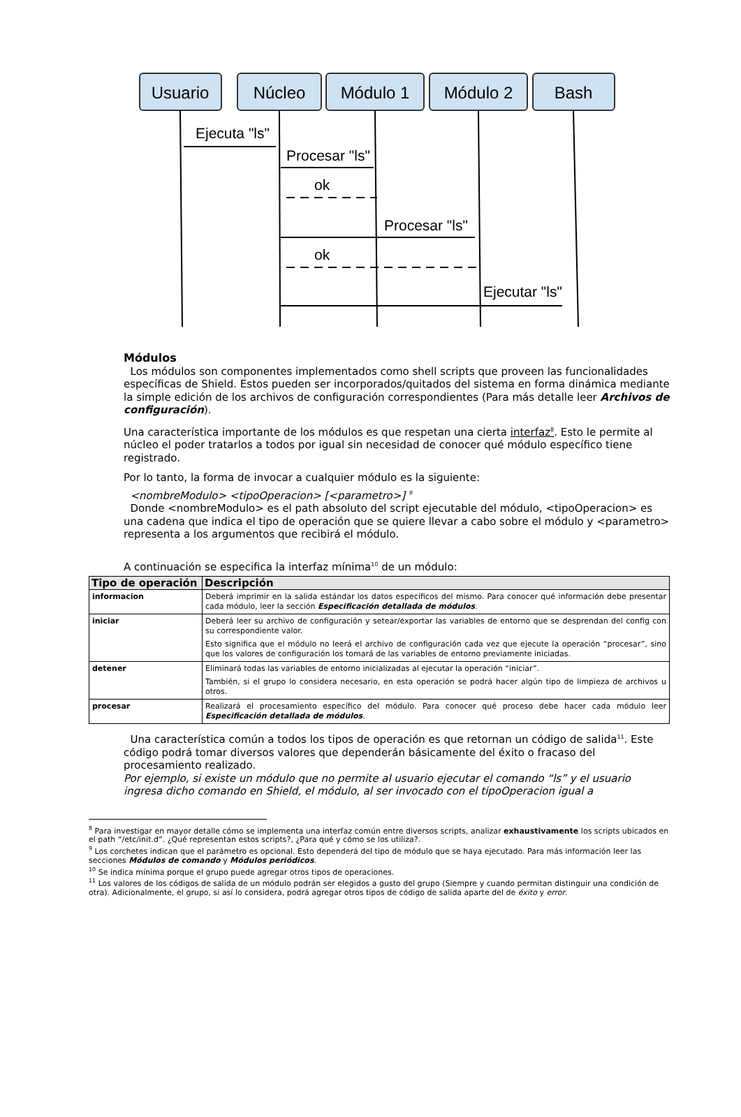Usuario
Núcleo
Módulo 1
Módulo 2
Bash
Ejecuta "ls"
Procesar "ls"
ok
Procesar "ls"
ok
Ejecutar "ls"
Módulos
Los módulos son componentes implementados como shell scripts que proveen las funcionalidades específicas de Shield. Estos pueden ser incorporados/quitados del sistema en forma dinámica mediante la simple edición de los archivos de configuración correspondientes (Para más detalle leer Archivos de configuración).
Una característica importante de los módulos es que respetan una cierta interfaz<sup>8</sup>. Esto le permite al núcleo el poder tratarlos a todos por igual sin necesidad de conocer qué módulo específico tiene registrado.
Por lo tanto, la forma de invocar a cualquier módulo es la siguiente:
<nombreModulo> <tipoOperacion> [<parametro>] <sup>9</sup>
Donde <nombreModulo> es el path absoluto del script ejecutable del módulo, <tipoOperacion> es una cadena que indica el tipo de operación que se quiere llevar a cabo sobre el módulo y <parametro> representa a los argumentos que recibirá el módulo.
A continuación se especifica la interfaz mínima<sup>10</sup> de un módulo:
| Tipo de operación | Descripción |
| --- | --- |
| informacion | Deberá imprimir en la salida estándar los datos específicos del mismo. Para conocer qué información debe presentar cada módulo, leer la sección Especificación detallada de módulos . |
| iniciar | Deberá leer su archivo de configuración y setear/exportar las variables de entorno que se desprendan del config con su correspondiente valor. Esto significa que el módulo no leerá el archivo de configuración cada vez que ejecute la operación “procesar”, sino que los valores de configuración los tomará de las variables de entorno previamente iniciadas. |
| detener | Eliminará todas las variables de entorno inicializadas al ejecutar la operación “iniciar”. También, si el grupo lo considera necesario, en esta operación se podrá hacer algún tipo de limpieza de archivos u otros. |
| procesar | Realizará el procesamiento específico del módulo. Para conocer qué proceso debe hacer cada módulo leer Especificación detallada de módulos . |
Una característica común a todos los tipos de operación es que retornan un código de salida<sup>11</sup>. Este código podrá tomar diversos valores que dependerán básicamente del éxito o fracaso del procesamiento realizado.
Por ejemplo, si existe un módulo que no permite al usuario ejecutar el comando “ls” y el usuario ingresa dicho comando en Shield, el módulo, al ser invocado con el tipoOperacion igual a
<sup>8</sup> Para investigar en mayor detalle cómo se implementa una interfaz común entre diversos scripts, analizar exhaustivamente los scripts ubicados en el path “/etc/init.d”. ¿Qué representan estos scripts?, ¿Para qué y cómo se los utiliza?.
<sup>9</sup> Los corchetes indican que el parámetro es opcional. Esto dependerá del tipo de módulo que se haya ejecutado. Para más información leer las secciones Módulos de comando y Módulos periódicos.
<sup>10</sup> Se indica mínima porque el grupo puede agregar otros tipos de operaciones.
<sup>11</sup> Los valores de los códigos de salida de un módulo podrán ser elegidos a gusto del grupo (Siempre y cuando permitan distinguir una condición de otra). Adicionalmente, el grupo, si así lo considera, podrá agregar otros tipos de código de salida aparte del de éxito y error.